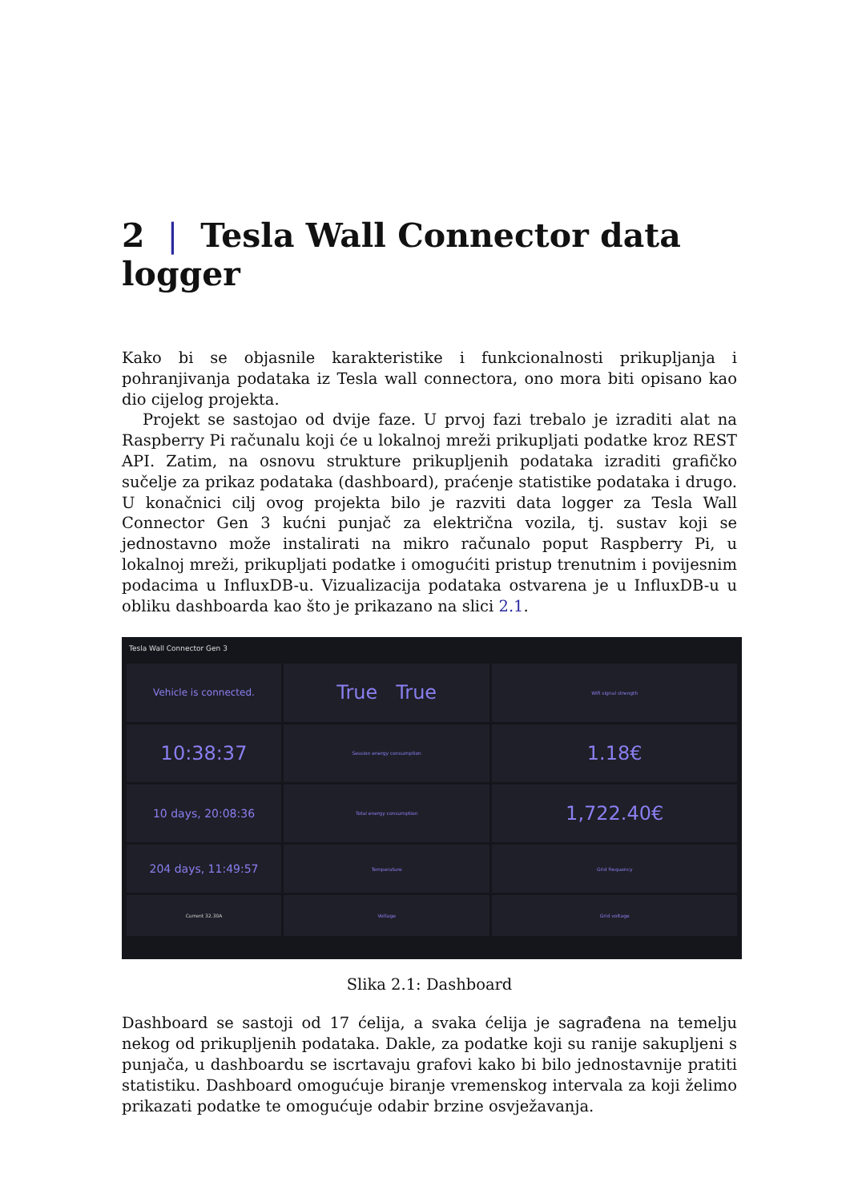2 | Tesla Wall Connector data logger
Kako bi se objasnile karakteristike i funkcionalnosti prikupljanja i pohranjivanja podataka iz Tesla wall connectora, ono mora biti opisano kao dio cijelog projekta.
Projekt se sastojao od dvije faze. U prvoj fazi trebalo je izraditi alat na Raspberry Pi računalu koji će u lokalnoj mreži prikupljati podatke kroz REST API. Zatim, na osnovu strukture prikupljenih podataka izraditi grafičko sučelje za prikaz podataka (dashboard), praćenje statistike podataka i drugo. U konačnici cilj ovog projekta bilo je razviti data logger za Tesla Wall Connector Gen 3 kućni punjač za električna vozila, tj. sustav koji se jednostavno može instalirati na mikro računalo poput Raspberry Pi, u lokalnoj mreži, prikupljati podatke i omogućiti pristup trenutnim i povijesnim podacima u InfluxDB-u. Vizualizacija podataka ostvarena je u InfluxDB-u u obliku dashboarda kao što je prikazano na slici 2.1.
Tesla Wall Connector Gen 3
Vehicle is connected.
True True
Wifi signal strength
10:38:37
Session energy consumption
1.18€
10 days, 20:08:36
Total energy consumption
1,722.40€
204 days, 11:49:57
Temperature
Grid frequency
Current 32.30A
Voltage
Grid voltage
Slika 2.1: Dashboard
Dashboard se sastoji od 17 ćelija, a svaka ćelija je sagrađena na temelju nekog od prikupljenih podataka. Dakle, za podatke koji su ranije sakupljeni s punjača, u dashboardu se iscrtavaju grafovi kako bi bilo jednostavnije pratiti statistiku. Dashboard omogućuje biranje vremenskog intervala za koji želimo prikazati podatke te omogućuje odabir brzine osvježavanja.